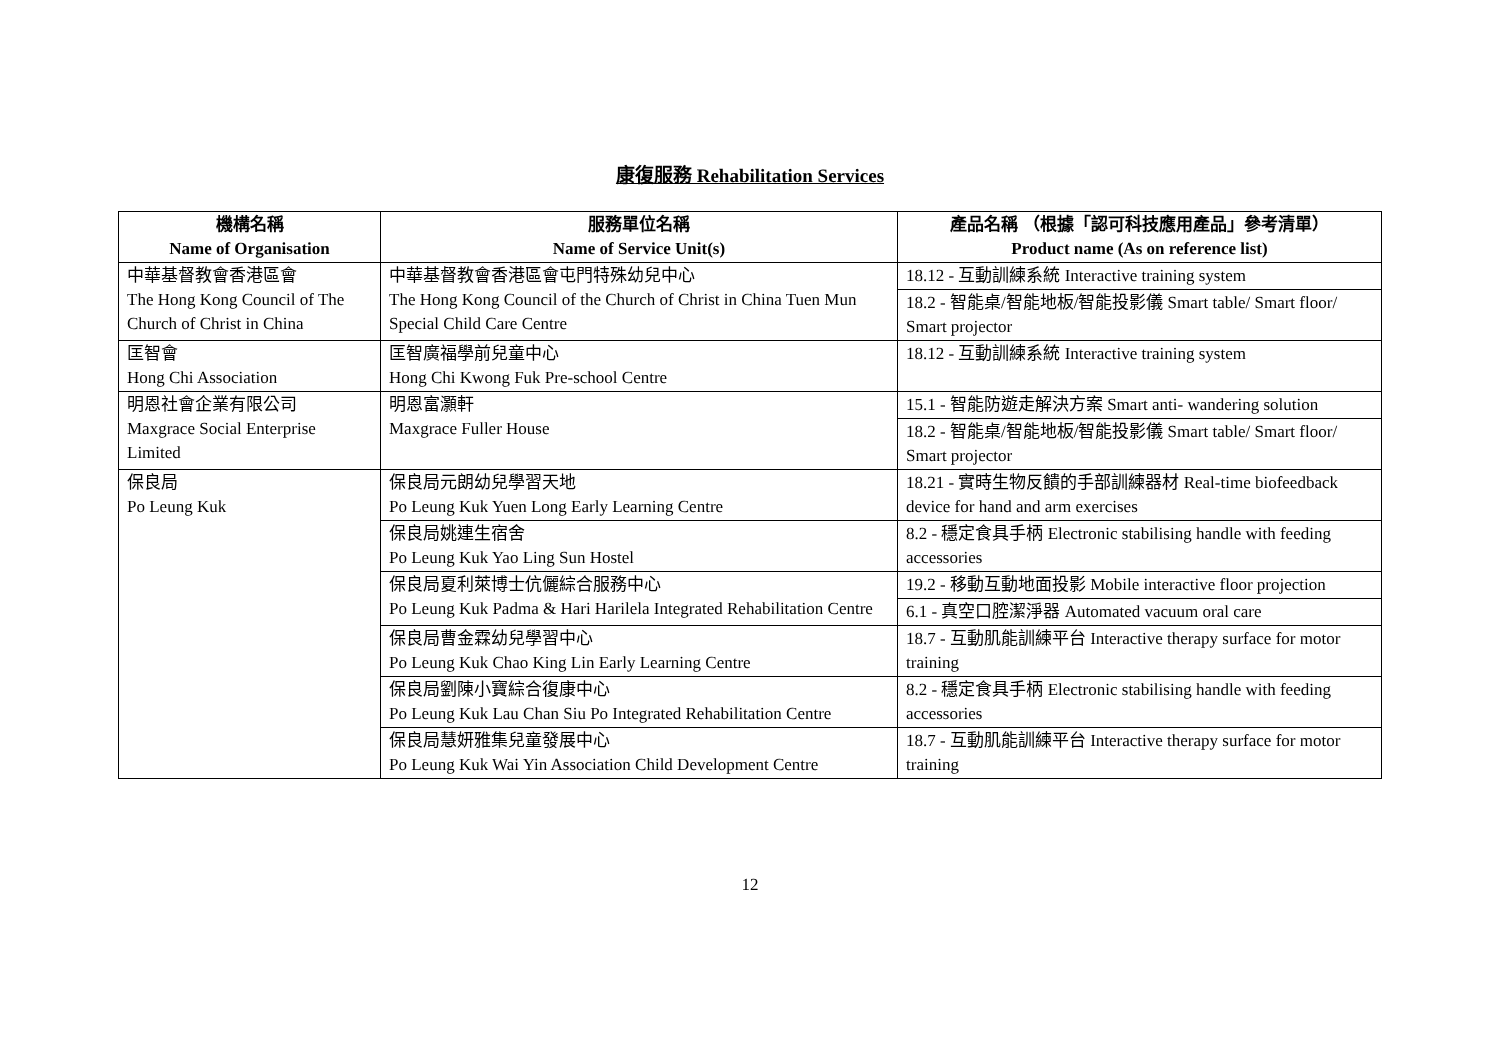康復服務 Rehabilitation Services
| 機構名稱 Name of Organisation | 服務單位名稱 Name of Service Unit(s) | 產品名稱 （根據「認可科技應用產品」參考清單） Product name (As on reference list) |
| --- | --- | --- |
| 中華基督教會香港區會 The Hong Kong Council of The Church of Christ in China | 中華基督教會香港區會屯門特殊幼兒中心 The Hong Kong Council of the Church of Christ in China Tuen Mun Special Child Care Centre | 18.12 - 互動訓練系統 Interactive training system |
| | | 18.2 - 智能桌/智能地板/智能投影儀 Smart table/ Smart floor/ Smart projector |
| 匡智會 Hong Chi Association | 匡智廣福學前兒童中心 Hong Chi Kwong Fuk Pre-school Centre | 18.12 - 互動訓練系統 Interactive training system |
| 明恩社會企業有限公司 Maxgrace Social Enterprise Limited | 明恩富灝軒 Maxgrace Fuller House | 15.1 - 智能防遊走解決方案 Smart anti- wandering solution |
| | | 18.2 - 智能桌/智能地板/智能投影儀 Smart table/ Smart floor/ Smart projector |
| 保良局 Po Leung Kuk | 保良局元朗幼兒學習天地 Po Leung Kuk Yuen Long Early Learning Centre | 18.21 - 實時生物反饋的手部訓練器材 Real-time biofeedback device for hand and arm exercises |
| | 保良局姚連生宿舍 Po Leung Kuk Yao Ling Sun Hostel | 8.2 - 穩定食具手柄 Electronic stabilising handle with feeding accessories |
| | 保良局夏利萊博士伉儷綜合服務中心 Po Leung Kuk Padma & Hari Harilela Integrated Rehabilitation Centre | 19.2 - 移動互動地面投影 Mobile interactive floor projection |
| | | 6.1 - 真空口腔潔淨器 Automated vacuum oral care |
| | 保良局曹金霖幼兒學習中心 Po Leung Kuk Chao King Lin Early Learning Centre | 18.7 - 互動肌能訓練平台 Interactive therapy surface for motor training |
| | 保良局劉陳小寶綜合復康中心 Po Leung Kuk Lau Chan Siu Po Integrated Rehabilitation Centre | 8.2 - 穩定食具手柄 Electronic stabilising handle with feeding accessories |
| | 保良局慧妍雅集兒童發展中心 Po Leung Kuk Wai Yin Association Child Development Centre | 18.7 - 互動肌能訓練平台 Interactive therapy surface for motor training |
12